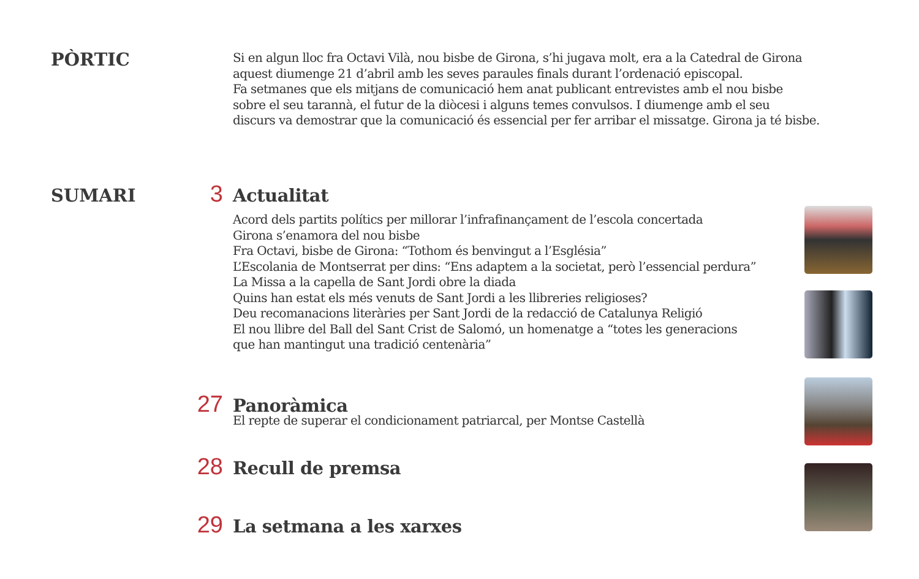PÒRTIC
Si en algun lloc fra Octavi Vilà, nou bisbe de Girona, s’hi jugava molt, era a la Catedral de Girona
aquest diumenge 21 d’abril amb les seves paraules finals durant l’ordenació episcopal.
Fa setmanes que els mitjans de comunicació hem anat publicant entrevistes amb el nou bisbe
sobre el seu tarannà, el futur de la diòcesi i alguns temes convulsos. I diumenge amb el seu
discurs va demostrar que la comunicació és essencial per fer arribar el missatge. Girona ja té bisbe.
SUMARI 3 Actualitat
Acord dels partits polítics per millorar l’infrafinançament de l’escola concertada
Girona s’enamora del nou bisbe
Fra Octavi, bisbe de Girona: “Tothom és benvingut a l’Església”
L’Escolania de Montserrat per dins: “Ens adaptem a la societat, però l’essencial perdura”
La Missa a la capella de Sant Jordi obre la diada
Quins han estat els més venuts de Sant Jordi a les llibreries religioses?
Deu recomanacions literàries per Sant Jordi de la redacció de Catalunya Religió
El nou llibre del Ball del Sant Crist de Salomó, un homenatge a “totes les generacions
que han mantingut una tradició centenària”
27 Panoràmica
El repte de superar el condicionament patriarcal, per Montse Castellà
28 Recull de premsa
29 La setmana a les xarxes